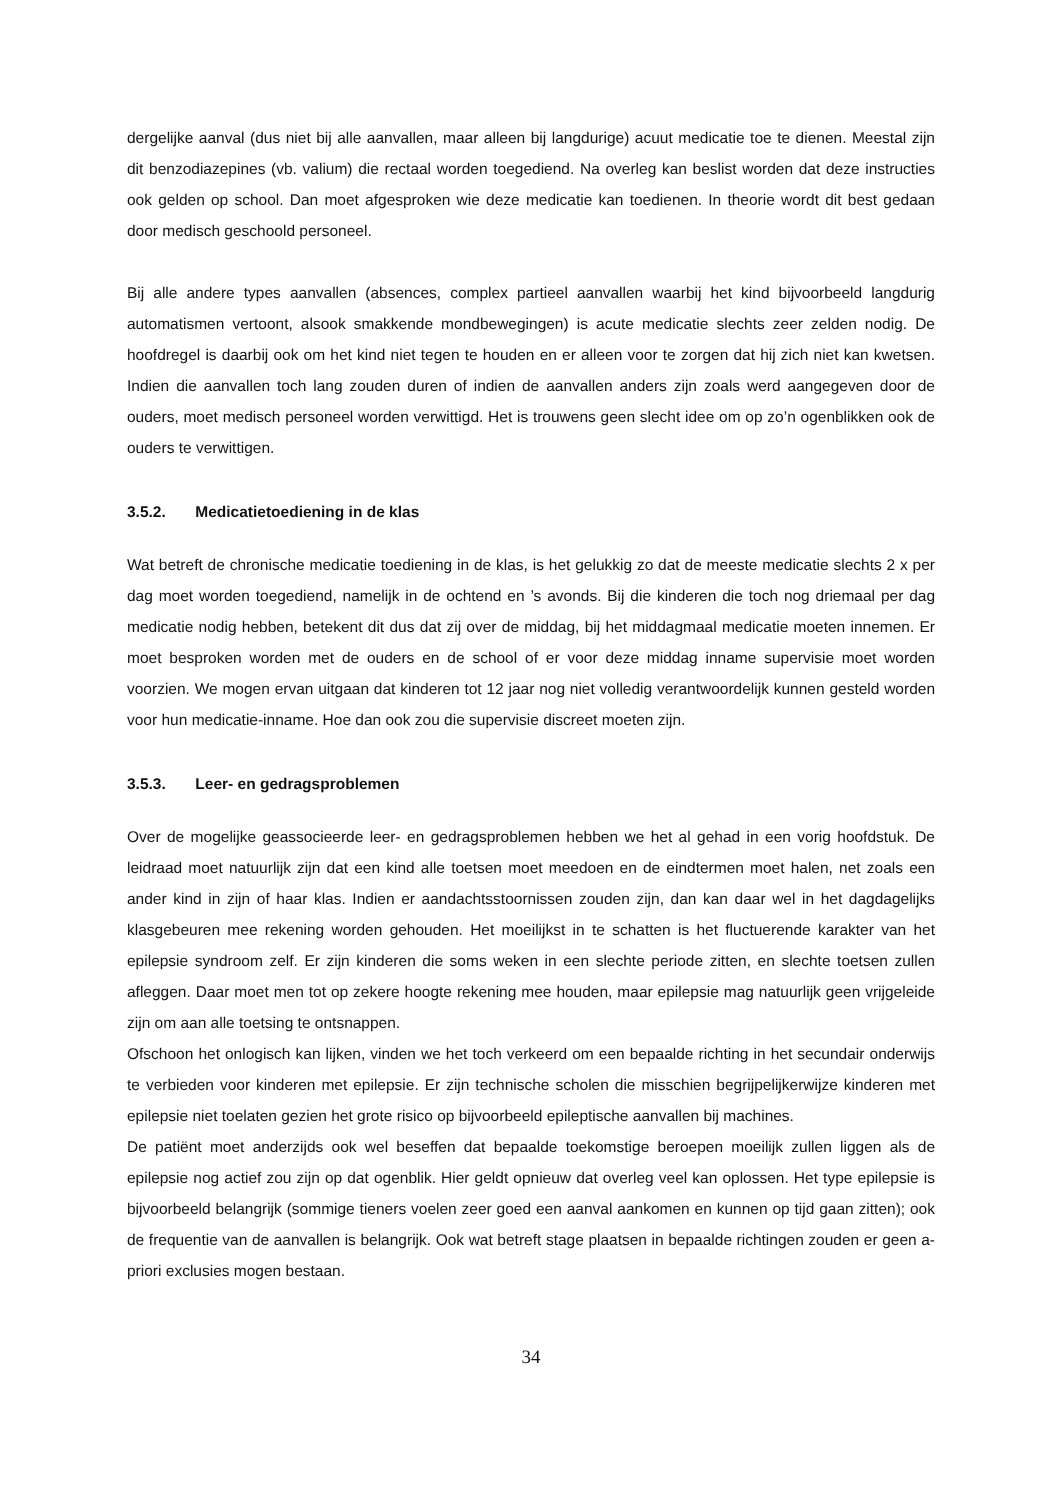dergelijke aanval (dus niet bij alle aanvallen, maar alleen bij langdurige) acuut medicatie toe te dienen. Meestal zijn dit benzodiazepines (vb. valium) die rectaal worden toegediend. Na overleg kan beslist worden dat deze instructies ook gelden op school. Dan moet afgesproken wie deze medicatie kan toedienen. In theorie wordt dit best gedaan door medisch geschoold personeel.
Bij alle andere types aanvallen (absences, complex partieel aanvallen waarbij het kind bijvoorbeeld langdurig automatismen vertoont, alsook smakkende mondbewegingen) is acute medicatie slechts zeer zelden nodig. De hoofdregel is daarbij ook om het kind niet tegen te houden en er alleen voor te zorgen dat hij zich niet kan kwetsen. Indien die aanvallen toch lang zouden duren of indien de aanvallen anders zijn zoals werd aangegeven door de ouders, moet medisch personeel worden verwittigd. Het is trouwens geen slecht idee om op zo’n ogenblikken ook de ouders te verwittigen.
3.5.2. Medicatietoediening in de klas
Wat betreft de chronische medicatie toediening in de klas, is het gelukkig zo dat de meeste medicatie slechts 2 x per dag moet worden toegediend, namelijk in de ochtend en ’s avonds. Bij die kinderen die toch nog driemaal per dag medicatie nodig hebben, betekent dit dus dat zij over de middag, bij het middagmaal medicatie moeten innemen. Er moet besproken worden met de ouders en de school of er voor deze middag inname supervisie moet worden voorzien. We mogen ervan uitgaan dat kinderen tot 12 jaar nog niet volledig verantwoordelijk kunnen gesteld worden voor hun medicatie-inname. Hoe dan ook zou die supervisie discreet moeten zijn.
3.5.3. Leer- en gedragsproblemen
Over de mogelijke geassocieerde leer- en gedragsproblemen hebben we het al gehad in een vorig hoofdstuk. De leidraad moet natuurlijk zijn dat een kind alle toetsen moet meedoen en de eindtermen moet halen, net zoals een ander kind in zijn of haar klas. Indien er aandachtsstoornissen zouden zijn, dan kan daar wel in het dagdagelijks klasgebeuren mee rekening worden gehouden. Het moeilijkst in te schatten is het fluctuerende karakter van het epilepsie syndroom zelf. Er zijn kinderen die soms weken in een slechte periode zitten, en slechte toetsen zullen afleggen. Daar moet men tot op zekere hoogte rekening mee houden, maar epilepsie mag natuurlijk geen vrijgeleide zijn om aan alle toetsing te ontsnappen.
Ofschoon het onlogisch kan lijken, vinden we het toch verkeerd om een bepaalde richting in het secundair onderwijs te verbieden voor kinderen met epilepsie. Er zijn technische scholen die misschien begrijpelijkerwijze kinderen met epilepsie niet toelaten gezien het grote risico op bijvoorbeeld epileptische aanvallen bij machines.
De patiënt moet anderzijds ook wel beseffen dat bepaalde toekomstige beroepen moeilijk zullen liggen als de epilepsie nog actief zou zijn op dat ogenblik. Hier geldt opnieuw dat overleg veel kan oplossen. Het type epilepsie is bijvoorbeeld belangrijk (sommige tieners voelen zeer goed een aanval aankomen en kunnen op tijd gaan zitten); ook de frequentie van de aanvallen is belangrijk. Ook wat betreft stage plaatsen in bepaalde richtingen zouden er geen a-priori exclusies mogen bestaan.
34